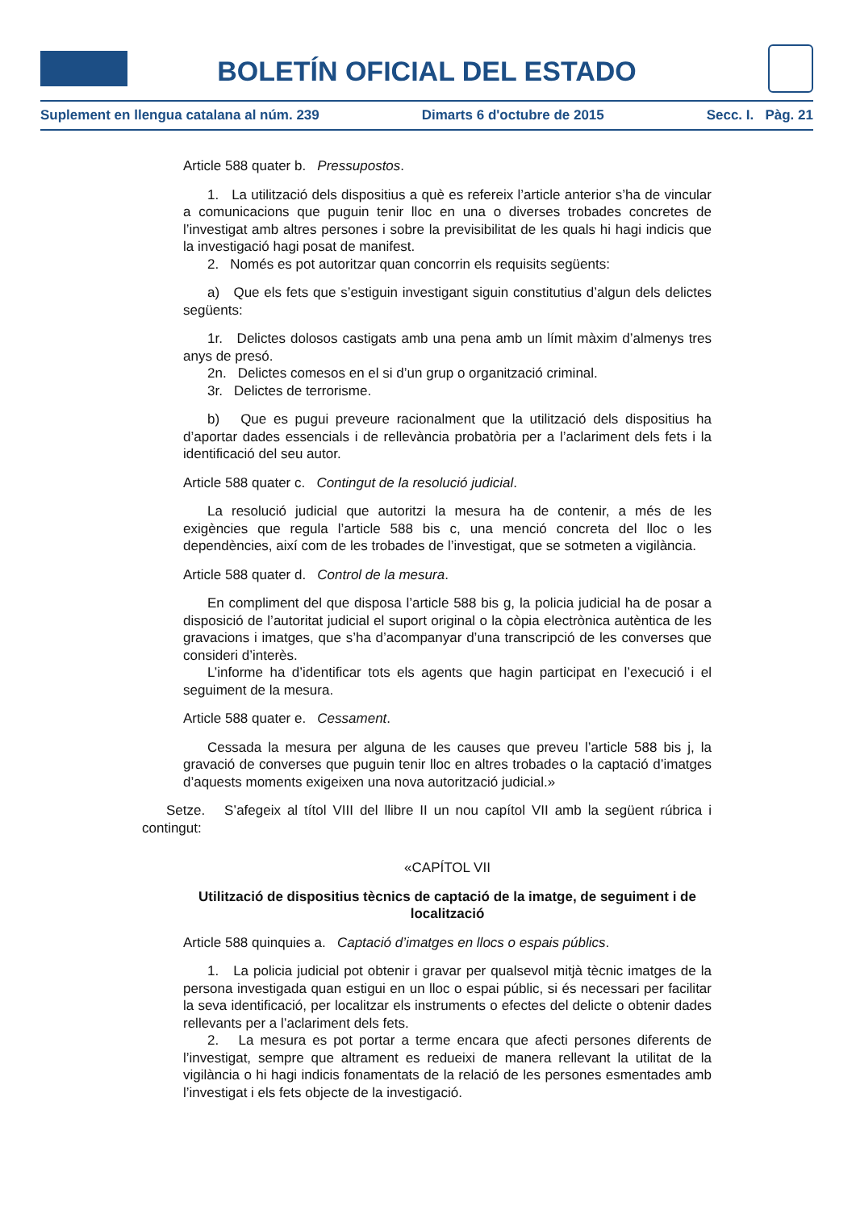BOLETÍN OFICIAL DEL ESTADO
Suplement en llengua catalana al núm. 239 Dimarts 6 d'octubre de 2015 Secc. I. Pàg. 21
Article 588 quater b. Pressupostos.
1. La utilització dels dispositius a què es refereix l’article anterior s’ha de vincular a comunicacions que puguin tenir lloc en una o diverses trobades concretes de l’investigat amb altres persones i sobre la previsibilitat de les quals hi hagi indicis que la investigació hagi posat de manifest.
2. Només es pot autoritzar quan concorrin els requisits següents:
a) Que els fets que s’estiguin investigant siguin constitutius d’algun dels delictes següents:
1r. Delictes dolosos castigats amb una pena amb un límit màxim d’almenys tres anys de presó.
2n. Delictes comesos en el si d’un grup o organització criminal.
3r. Delictes de terrorisme.
b) Que es pugui preveure racionalment que la utilització dels dispositius ha d’aportar dades essencials i de rellevància probatòria per a l’aclariment dels fets i la identificació del seu autor.
Article 588 quater c. Contingut de la resolució judicial.
La resolució judicial que autoritzi la mesura ha de contenir, a més de les exigències que regula l’article 588 bis c, una menció concreta del lloc o les dependències, així com de les trobades de l’investigat, que se sotmeten a vigilància.
Article 588 quater d. Control de la mesura.
En compliment del que disposa l’article 588 bis g, la policia judicial ha de posar a disposició de l’autoritat judicial el suport original o la còpia electrònica autèntica de les gravacions i imatges, que s’ha d’acompanyar d’una transcripció de les converses que consideri d’interès.
L’informe ha d’identificar tots els agents que hagin participat en l’execució i el seguiment de la mesura.
Article 588 quater e. Cessament.
Cessada la mesura per alguna de les causes que preveu l’article 588 bis j, la gravació de converses que puguin tenir lloc en altres trobades o la captació d’imatges d’aquests moments exigeixen una nova autorització judicial.»
Setze. S’afegeix al títol VIII del llibre II un nou capítol VII amb la següent rúbrica i contingut:
«CAPÍTOL VII
Utilització de dispositius tècnics de captació de la imatge, de seguiment i de localització
Article 588 quinquies a. Captació d’imatges en llocs o espais públics.
1. La policia judicial pot obtenir i gravar per qualsevol mitjà tècnic imatges de la persona investigada quan estigui en un lloc o espai públic, si és necessari per facilitar la seva identificació, per localitzar els instruments o efectes del delicte o obtenir dades rellevants per a l’aclariment dels fets.
2. La mesura es pot portar a terme encara que afecti persones diferents de l’investigat, sempre que altrament es redueixi de manera rellevant la utilitat de la vigilància o hi hagi indicis fonamentats de la relació de les persones esmentades amb l’investigat i els fets objecte de la investigació.